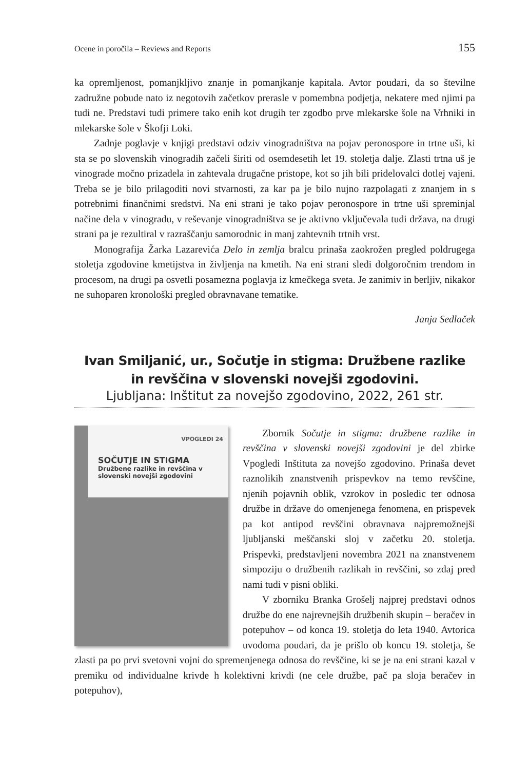Ocene in poročila – Reviews and Reports 155
ka opremljenost, pomanjkljivo znanje in pomanjkanje kapitala. Avtor poudari, da so številne zadružne pobude nato iz negotovih začetkov prerasle v pomembna podjetja, nekatere med njimi pa tudi ne. Predstavi tudi primere tako enih kot drugih ter zgodbo prve mlekarske šole na Vrhniki in mlekarske šole v Škofji Loki.
Zadnje poglavje v knjigi predstavi odziv vinogradništva na pojav peronospore in trtne uši, ki sta se po slovenskih vinogradih začeli širiti od osemdesetih let 19. stoletja dalje. Zlasti trtna uš je vinograde močno prizadela in zahtevala drugačne pristope, kot so jih bili pridelovalci dotlej vajeni. Treba se je bilo prilagoditi novi stvarnosti, za kar pa je bilo nujno razpolagati z znanjem in s potrebnimi finančnimi sredstvi. Na eni strani je tako pojav peronospore in trtne uši spreminjal načine dela v vinogradu, v reševanje vinogradništva se je aktivno vključevala tudi država, na drugi strani pa je rezultiral v razraščanju samorodnic in manj zahtevnih trtnih vrst.
Monografija Žarka Lazarevića Delo in zemlja bralcu prinaša zaokrožen pregled poldrugega stoletja zgodovine kmetijstva in življenja na kmetih. Na eni strani sledi dolgoročnim trendom in procesom, na drugi pa osvetli posamezna poglavja iz kmečkega sveta. Je zanimiv in berljiv, nikakor ne suhoparen kronološki pregled obravnavane tematike.
Janja Sedlaček
Ivan Smiljanić, ur., Sočutje in stigma: Družbene razlike
in revščina v slovenski novejši zgodovini.
Ljubljana: Inštitut za novejšo zgodovino, 2022, 261 str.
VPOGLEDI 24
SOČUTJE IN STIGMA
Družbene razlike in revščina v slovenski novejši zgodovini
Zbornik Sočutje in stigma: družbene razlike in revščina v slovenski novejši zgodovini je del zbirke Vpogledi Inštituta za novejšo zgodovino. Prinaša devet raznolikih znanstvenih prispevkov na temo revščine, njenih pojavnih oblik, vzrokov in posledic ter odnosa družbe in države do omenjenega fenomena, en prispevek pa kot antipod revščini obravnava najpremožnejši ljubljanski meščanski sloj v začetku 20. stoletja. Prispevki, predstavljeni novembra 2021 na znanstvenem simpoziju o družbenih razlikah in revščini, so zdaj pred nami tudi v pisni obliki.
V zborniku Branka Grošelj najprej predstavi odnos družbe do ene najrevnejših družbenih skupin – beračev in potepuhov – od konca 19. stoletja do leta 1940. Avtorica uvodoma poudari, da je prišlo ob koncu 19. stoletja, še zlasti pa po prvi svetovni vojni do spremenjenega odnosa do revščine, ki se je na eni strani kazal v premiku od individualne krivde h kolektivni krivdi (ne cele družbe, pač pa sloja beračev in potepuhov),